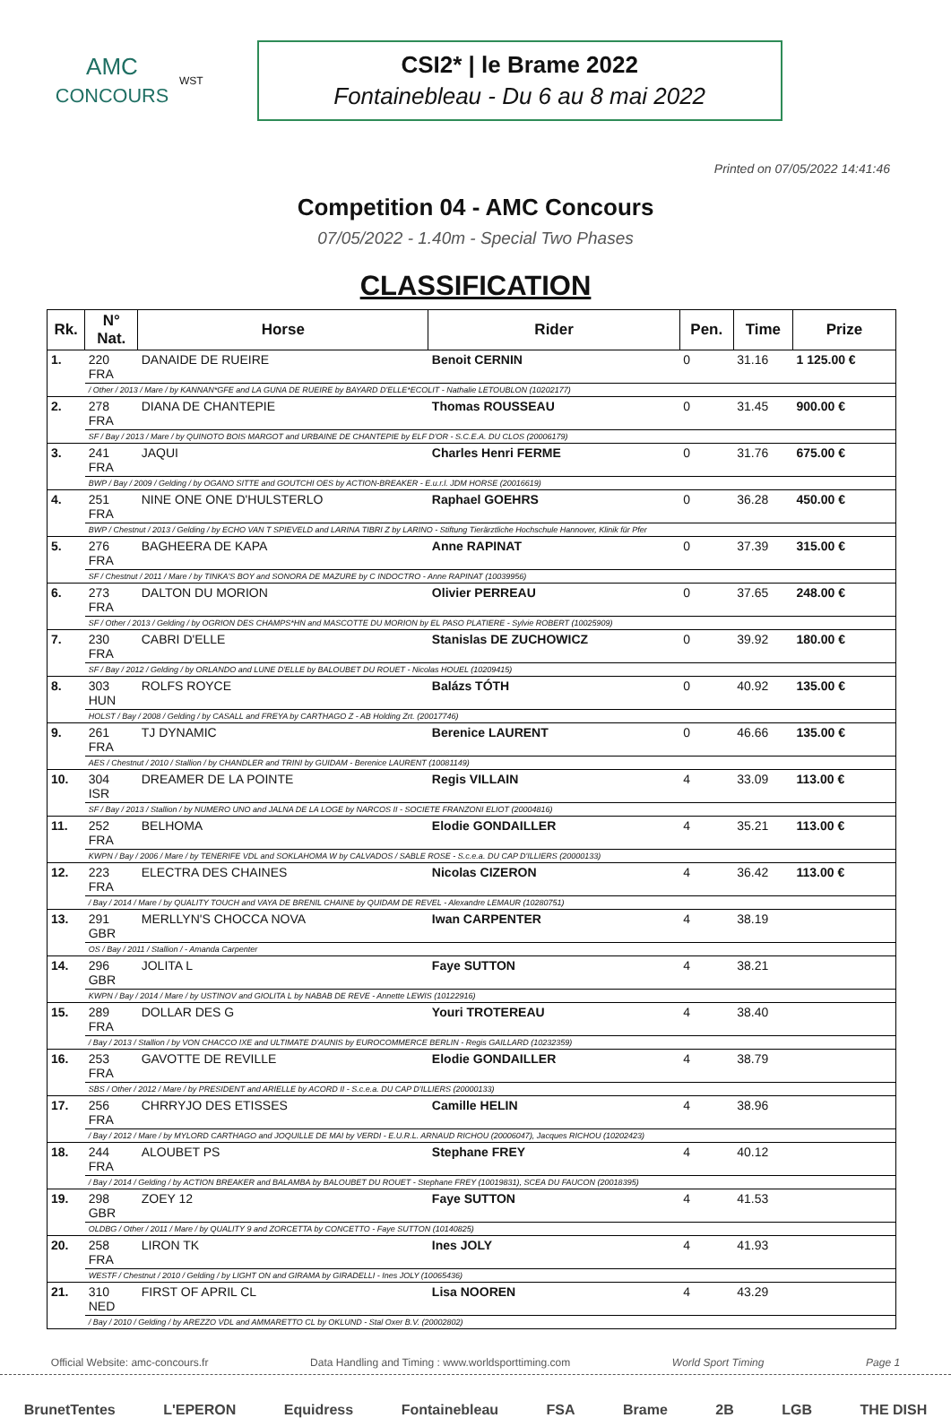AMC
CONCOURS
WST
CSI2* | le Brame 2022
Fontainebleau - Du 6 au 8 mai 2022
Printed on 07/05/2022 14:41:46
Competition 04 - AMC Concours
07/05/2022 - 1.40m - Special Two Phases
CLASSIFICATION
| Rk. | N° Nat. | Horse | Rider | Pen. | Time | Prize |
| --- | --- | --- | --- | --- | --- | --- |
| 1. | 220 FRA | DANAIDE DE RUEIRE | Benoit CERNIN | 0 | 31.16 | 1 125.00 € |
| | / Other / 2013 / Mare / by KANNAN*GFE and LA GUNA DE RUEIRE by BAYARD D'ELLE*ECOLIT - Nathalie LETOUBLON (10202177) | | | | | |
| 2. | 278 FRA | DIANA DE CHANTEPIE | Thomas ROUSSEAU | 0 | 31.45 | 900.00 € |
| | SF / Bay / 2013 / Mare / by QUINOTO BOIS MARGOT and URBAINE DE CHANTEPIE by ELF D'OR - S.C.E.A. DU CLOS (20006179) | | | | | |
| 3. | 241 FRA | JAQUI | Charles Henri FERME | 0 | 31.76 | 675.00 € |
| | BWP / Bay / 2009 / Gelding / by OGANO SITTE and GOUTCHI OES by ACTION-BREAKER - E.u.r.l. JDM HORSE (20016619) | | | | | |
| 4. | 251 FRA | NINE ONE ONE D'HULSTERLO | Raphael GOEHRS | 0 | 36.28 | 450.00 € |
| | BWP / Chestnut / 2013 / Gelding / by ECHO VAN T SPIEVELD and LARINA TIBRI Z by LARINO - Stiftung Tierärztliche Hochschule Hannover, Klinik für Pfer | | | | | |
| 5. | 276 FRA | BAGHEERA DE KAPA | Anne RAPINAT | 0 | 37.39 | 315.00 € |
| | SF / Chestnut / 2011 / Mare / by TINKA'S BOY and SONORA DE MAZURE by C INDOCTRO - Anne RAPINAT (10039956) | | | | | |
| 6. | 273 FRA | DALTON DU MORION | Olivier PERREAU | 0 | 37.65 | 248.00 € |
| | SF / Other / 2013 / Gelding / by OGRION DES CHAMPS*HN and MASCOTTE DU MORION by EL PASO PLATIERE - Sylvie ROBERT (10025909) | | | | | |
| 7. | 230 FRA | CABRI D'ELLE | Stanislas DE ZUCHOWICZ | 0 | 39.92 | 180.00 € |
| | SF / Bay / 2012 / Gelding / by ORLANDO and LUNE D'ELLE by BALOUBET DU ROUET - Nicolas HOUEL (10209415) | | | | | |
| 8. | 303 HUN | ROLFS ROYCE | Balázs TÓTH | 0 | 40.92 | 135.00 € |
| | HOLST / Bay / 2008 / Gelding / by CASALL and FREYA by CARTHAGO Z - AB Holding Zrt. (20017746) | | | | | |
| 9. | 261 FRA | TJ DYNAMIC | Berenice LAURENT | 0 | 46.66 | 135.00 € |
| | AES / Chestnut / 2010 / Stallion / by CHANDLER and TRINI by GUIDAM - Berenice LAURENT (10081149) | | | | | |
| 10. | 304 ISR | DREAMER DE LA POINTE | Regis VILLAIN | 4 | 33.09 | 113.00 € |
| | SF / Bay / 2013 / Stallion / by NUMERO UNO and JALNA DE LA LOGE by NARCOS II - SOCIETE FRANZONI ELIOT (20004816) | | | | | |
| 11. | 252 FRA | BELHOMA | Elodie GONDAILLER | 4 | 35.21 | 113.00 € |
| | KWPN / Bay / 2006 / Mare / by TENERIFE VDL and SOKLAHOMA W by CALVADOS / SABLE ROSE - S.c.e.a. DU CAP D'ILLIERS (20000133) | | | | | |
| 12. | 223 FRA | ELECTRA DES CHAINES | Nicolas CIZERON | 4 | 36.42 | 113.00 € |
| | / Bay / 2014 / Mare / by QUALITY TOUCH and VAYA DE BRENIL CHAINE by QUIDAM DE REVEL - Alexandre LEMAUR (10280751) | | | | | |
| 13. | 291 GBR | MERLLYN'S CHOCCA NOVA | Iwan CARPENTER | 4 | 38.19 | |
| | OS / Bay / 2011 / Stallion / - Amanda Carpenter | | | | | |
| 14. | 296 GBR | JOLITA L | Faye SUTTON | 4 | 38.21 | |
| | KWPN / Bay / 2014 / Mare / by USTINOV and GIOLITA L by NABAB DE REVE - Annette LEWIS (10122916) | | | | | |
| 15. | 289 FRA | DOLLAR DES G | Youri TROTEREAU | 4 | 38.40 | |
| | / Bay / 2013 / Stallion / by VON CHACCO IXE and ULTIMATE D'AUNIS by EUROCOMMERCE BERLIN - Regis GAILLARD (10232359) | | | | | |
| 16. | 253 FRA | GAVOTTE DE REVILLE | Elodie GONDAILLER | 4 | 38.79 | |
| | SBS / Other / 2012 / Mare / by PRESIDENT and ARIELLE by ACORD II - S.c.e.a. DU CAP D'ILLIERS (20000133) | | | | | |
| 17. | 256 FRA | CHRRYJO DES ETISSES | Camille HELIN | 4 | 38.96 | |
| | / Bay / 2012 / Mare / by MYLORD CARTHAGO and JOQUILLE DE MAI by VERDI - E.U.R.L. ARNAUD RICHOU (20006047), Jacques RICHOU (10202423) | | | | | |
| 18. | 244 FRA | ALOUBET PS | Stephane FREY | 4 | 40.12 | |
| | / Bay / 2014 / Gelding / by ACTION BREAKER and BALAMBA by BALOUBET DU ROUET - Stephane FREY (10019831), SCEA DU FAUCON (20018395) | | | | | |
| 19. | 298 GBR | ZOEY 12 | Faye SUTTON | 4 | 41.53 | |
| | OLDBG / Other / 2011 / Mare / by QUALITY 9 and ZORCETTA by CONCETTO - Faye SUTTON (10140825) | | | | | |
| 20. | 258 FRA | LIRON TK | Ines JOLY | 4 | 41.93 | |
| | WESTF / Chestnut / 2010 / Gelding / by LIGHT ON and GIRAMA by GIRADELLI - Ines JOLY (10065436) | | | | | |
| 21. | 310 NED | FIRST OF APRIL CL | Lisa NOOREN | 4 | 43.29 | |
| | / Bay / 2010 / Gelding / by AREZZO VDL and AMMARETTO CL by OKLUND - Stal Oxer B.V. (20002802) | | | | | |
Official Website: amc-concours.fr Data Handling and Timing : www.worldsporttiming.com World Sport Timing Page 1
BrunetTentes L'EPERON Equidress Fontainebleau FSA Brame 2B LGB THE DISH